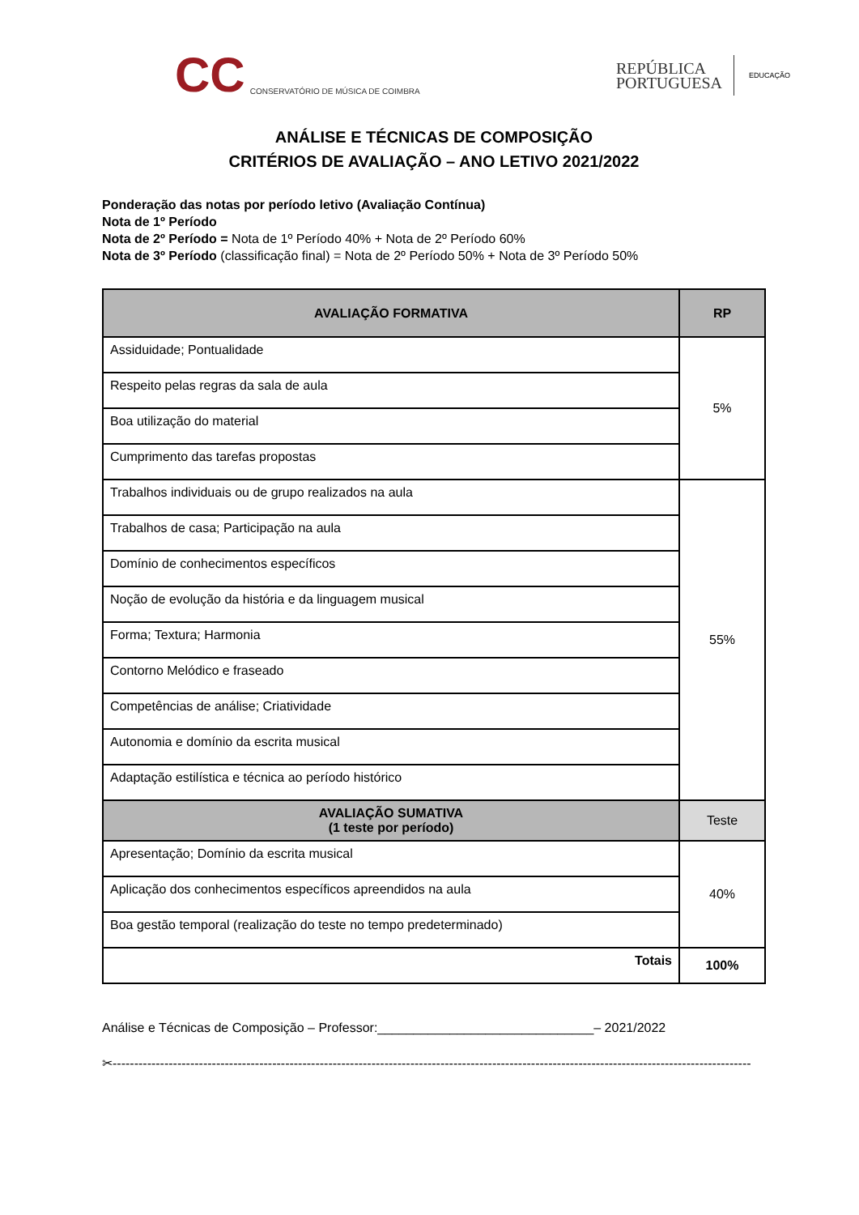CC CONSERVATÓRIO DE MÚSICA DE COIMBRA
REPÚBLICA
PORTUGUESA
EDUCAÇÃO
ANÁLISE E TÉCNICAS DE COMPOSIÇÃO
CRITÉRIOS DE AVALIAÇÃO – ANO LETIVO 2021/2022
Ponderação das notas por período letivo (Avaliação Contínua)
Nota de 1º Período
Nota de 2º Período = Nota de 1º Período 40% + Nota de 2º Período 60%
Nota de 3º Período (classificação final) = Nota de 2º Período 50% + Nota de 3º Período 50%
| AVALIAÇÃO FORMATIVA | RP |
| --- | --- |
| Assiduidade; Pontualidade | 5% |
| Respeito pelas regras da sala de aula | |
| Boa utilização do material | |
| Cumprimento das tarefas propostas | |
| Trabalhos individuais ou de grupo realizados na aula | 55% |
| Trabalhos de casa; Participação na aula | |
| Domínio de conhecimentos específicos | |
| Noção de evolução da história e da linguagem musical | |
| Forma; Textura; Harmonia | |
| Contorno Melódico e fraseado | |
| Competências de análise; Criatividade | |
| Autonomia e domínio da escrita musical | |
| Adaptação estilística e técnica ao período histórico | |
| AVALIAÇÃO SUMATIVA (1 teste por período) | Teste |
| Apresentação; Domínio da escrita musical | 40% |
| Aplicação dos conhecimentos específicos apreendidos na aula | |
| Boa gestão temporal (realização do teste no tempo predeterminado) | |
| Totais | 100% |
Análise e Técnicas de Composição – Professor:______________________________– 2021/2022
✂----------------------------------------------------------------------------------------------------------------------------------------------------